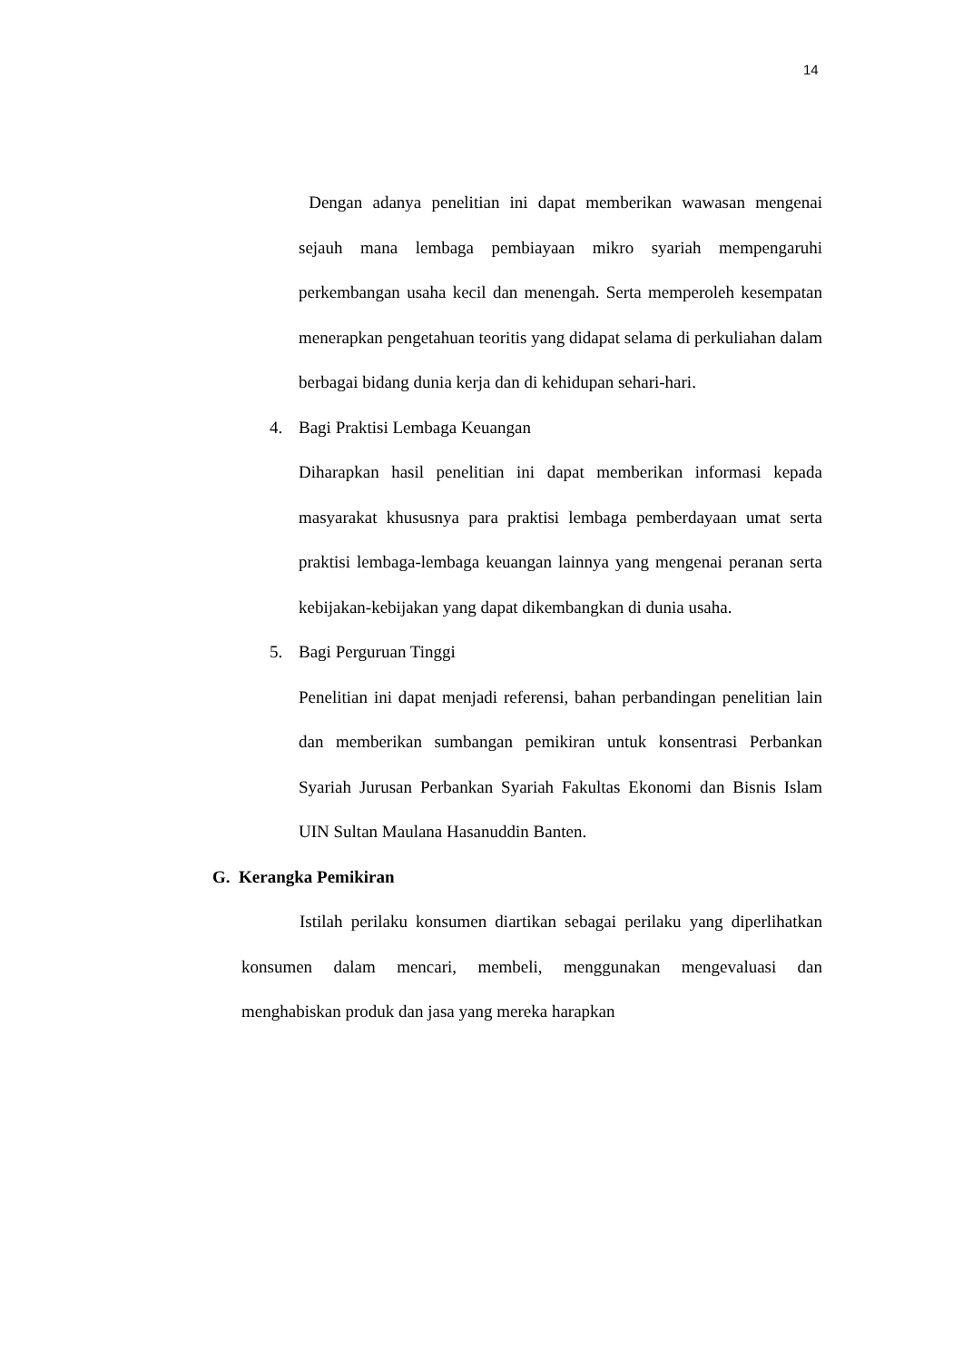14
Dengan adanya penelitian ini dapat memberikan wawasan mengenai sejauh mana lembaga pembiayaan mikro syariah mempengaruhi perkembangan usaha kecil dan menengah. Serta memperoleh kesempatan menerapkan pengetahuan teoritis yang didapat selama di perkuliahan dalam berbagai bidang dunia kerja dan di kehidupan sehari-hari.
4. Bagi Praktisi Lembaga Keuangan
Diharapkan hasil penelitian ini dapat memberikan informasi kepada masyarakat khususnya para praktisi lembaga pemberdayaan umat serta praktisi lembaga-lembaga keuangan lainnya yang mengenai peranan serta kebijakan-kebijakan yang dapat dikembangkan di dunia usaha.
5. Bagi Perguruan Tinggi
Penelitian ini dapat menjadi referensi, bahan perbandingan penelitian lain dan memberikan sumbangan pemikiran untuk konsentrasi Perbankan Syariah Jurusan Perbankan Syariah Fakultas Ekonomi dan Bisnis Islam UIN Sultan Maulana Hasanuddin Banten.
G. Kerangka Pemikiran
Istilah perilaku konsumen diartikan sebagai perilaku yang diperlihatkan konsumen dalam mencari, membeli, menggunakan mengevaluasi dan menghabiskan produk dan jasa yang mereka harapkan